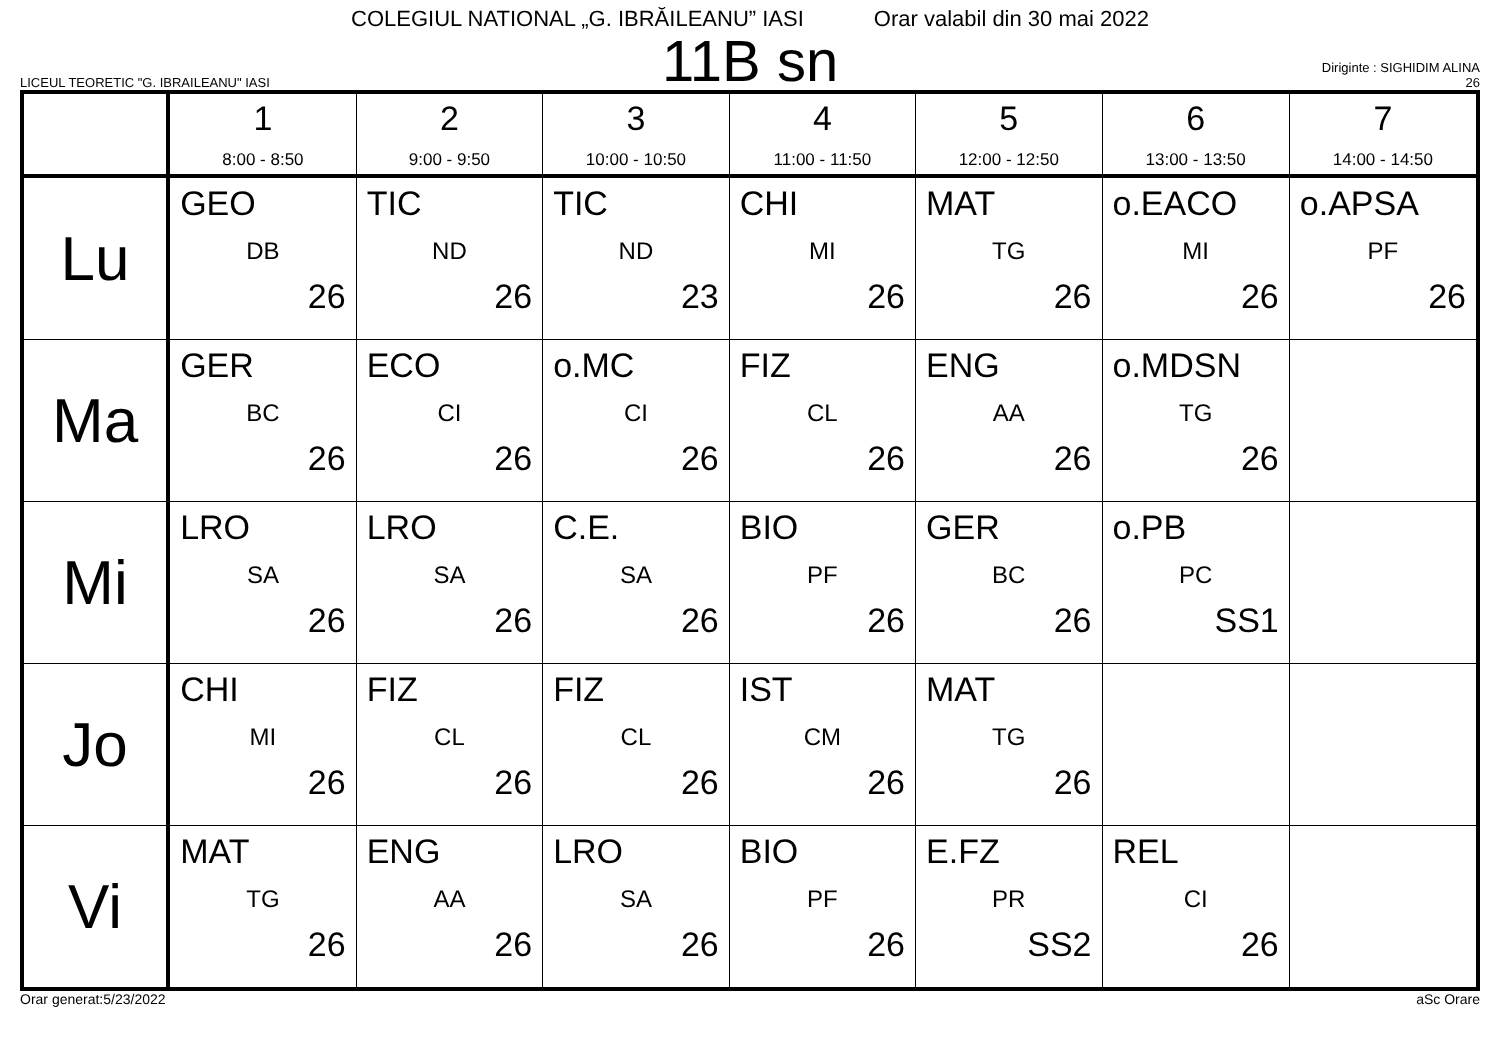COLEGIUL NATIONAL „G. IBRĂILEANU” IASI Orar valabil din 30 mai 2022
LICEUL TEORETIC "G. IBRAILEANU" IASI
11B sn
Diriginte : SIGHIDIM ALINA
26
| | 1 8:00 - 8:50 | 2 9:00 - 9:50 | 3 10:00 - 10:50 | 4 11:00 - 11:50 | 5 12:00 - 12:50 | 6 13:00 - 13:50 | 7 14:00 - 14:50 |
| --- | --- | --- | --- | --- | --- | --- | --- |
| Lu | GEO DB 26 | TIC ND 26 | TIC ND 23 | CHI MI 26 | MAT TG 26 | o.EACO MI 26 | o.APSA PF 26 |
| Ma | GER BC 26 | ECO CI 26 | o.MC CI 26 | FIZ CL 26 | ENG AA 26 | o.MDSN TG 26 | |
| Mi | LRO SA 26 | LRO SA 26 | C.E. SA 26 | BIO PF 26 | GER BC 26 | o.PB PC SS1 | |
| Jo | CHI MI 26 | FIZ CL 26 | FIZ CL 26 | IST CM 26 | MAT TG 26 | | |
| Vi | MAT TG 26 | ENG AA 26 | LRO SA 26 | BIO PF 26 | E.FZ PR SS2 | REL CI 26 | |
Orar generat:5/23/2022 aSc Orare